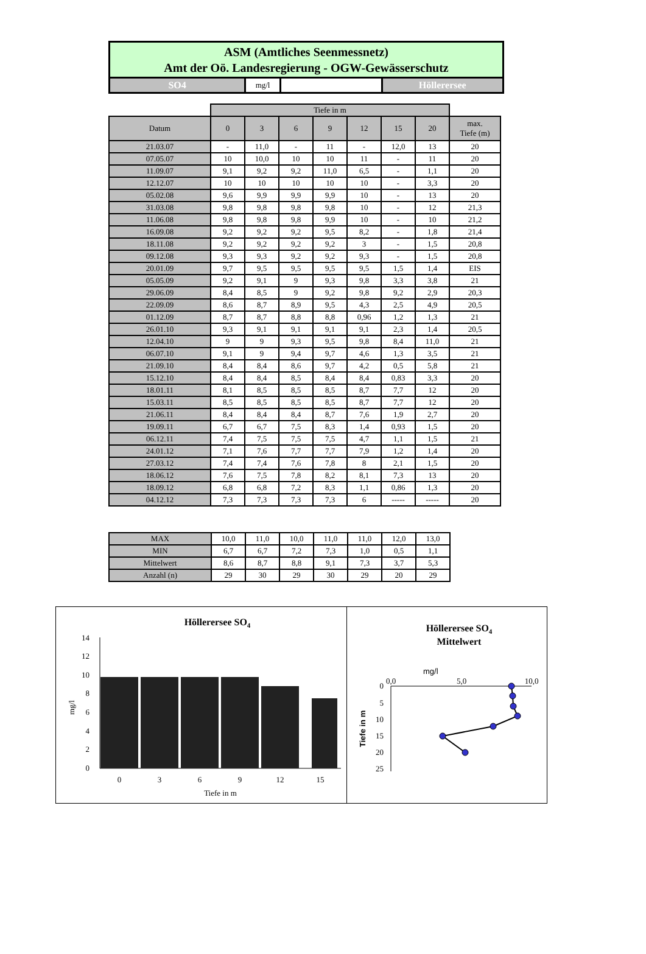ASM (Amtliches Seenmessnetz)
Amt der Oö. Landesregierung - OGW-Gewässerschutz
SO4
mg/l
Höllerersee
| | Tiefe in m | | | | | | | |
| Datum | 0 | 3 | 6 | 9 | 12 | 15 | 20 | max. Tiefe (m) |
| 21.03.07 | - | 11,0 | - | 11 | - | 12,0 | 13 | 20 |
| 07.05.07 | 10 | 10,0 | 10 | 10 | 11 | - | 11 | 20 |
| 11.09.07 | 9,1 | 9,2 | 9,2 | 11,0 | 6,5 | - | 1,1 | 20 |
| 12.12.07 | 10 | 10 | 10 | 10 | 10 | - | 3,3 | 20 |
| 05.02.08 | 9,6 | 9,9 | 9,9 | 9,9 | 10 | - | 13 | 20 |
| 31.03.08 | 9,8 | 9,8 | 9,8 | 9,8 | 10 | - | 12 | 21,3 |
| 11.06.08 | 9,8 | 9,8 | 9,8 | 9,9 | 10 | - | 10 | 21,2 |
| 16.09.08 | 9,2 | 9,2 | 9,2 | 9,5 | 8,2 | - | 1,8 | 21,4 |
| 18.11.08 | 9,2 | 9,2 | 9,2 | 9,2 | 3 | - | 1,5 | 20,8 |
| 09.12.08 | 9,3 | 9,3 | 9,2 | 9,2 | 9,3 | - | 1,5 | 20,8 |
| 20.01.09 | 9,7 | 9,5 | 9,5 | 9,5 | 9,5 | 1,5 | 1,4 | EIS |
| 05.05.09 | 9,2 | 9,1 | 9 | 9,3 | 9,8 | 3,3 | 3,8 | 21 |
| 29.06.09 | 8,4 | 8,5 | 9 | 9,2 | 9,8 | 9,2 | 2,9 | 20,3 |
| 22.09.09 | 8,6 | 8,7 | 8,9 | 9,5 | 4,3 | 2,5 | 4,9 | 20,5 |
| 01.12.09 | 8,7 | 8,7 | 8,8 | 8,8 | 0,96 | 1,2 | 1,3 | 21 |
| 26.01.10 | 9,3 | 9,1 | 9,1 | 9,1 | 9,1 | 2,3 | 1,4 | 20,5 |
| 12.04.10 | 9 | 9 | 9,3 | 9,5 | 9,8 | 8,4 | 11,0 | 21 |
| 06.07.10 | 9,1 | 9 | 9,4 | 9,7 | 4,6 | 1,3 | 3,5 | 21 |
| 21.09.10 | 8,4 | 8,4 | 8,6 | 9,7 | 4,2 | 0,5 | 5,8 | 21 |
| 15.12.10 | 8,4 | 8,4 | 8,5 | 8,4 | 8,4 | 0,83 | 3,3 | 20 |
| 18.01.11 | 8,1 | 8,5 | 8,5 | 8,5 | 8,7 | 7,7 | 12 | 20 |
| 15.03.11 | 8,5 | 8,5 | 8,5 | 8,5 | 8,7 | 7,7 | 12 | 20 |
| 21.06.11 | 8,4 | 8,4 | 8,4 | 8,7 | 7,6 | 1,9 | 2,7 | 20 |
| 19.09.11 | 6,7 | 6,7 | 7,5 | 8,3 | 1,4 | 0,93 | 1,5 | 20 |
| 06.12.11 | 7,4 | 7,5 | 7,5 | 7,5 | 4,7 | 1,1 | 1,5 | 21 |
| 24.01.12 | 7,1 | 7,6 | 7,7 | 7,7 | 7,9 | 1,2 | 1,4 | 20 |
| 27.03.12 | 7,4 | 7,4 | 7,6 | 7,8 | 8 | 2,1 | 1,5 | 20 |
| 18.06.12 | 7,6 | 7,5 | 7,8 | 8,2 | 8,1 | 7,3 | 13 | 20 |
| 18.09.12 | 6,8 | 6,8 | 7,2 | 8,3 | 1,1 | 0,86 | 1,3 | 20 |
| 04.12.12 | 7,3 | 7,3 | 7,3 | 7,3 | 6 | ----- | ----- | 20 |
| MAX | 10,0 | 11,0 | 10,0 | 11,0 | 11,0 | 12,0 | 13,0 |
| MIN | 6,7 | 6,7 | 7,2 | 7,3 | 1,0 | 0,5 | 1,1 |
| Mittelwert | 8,6 | 8,7 | 8,8 | 9,1 | 7,3 | 3,7 | 5,3 |
| Anzahl (n) | 29 | 30 | 29 | 30 | 29 | 20 | 29 |
Höllerersee SO4
0
2
4
6
8
10
12
14
mg/l
0
3
6
9
12
15
Tiefe in m
Höllerersee SO4
Mittelwert
mg/l
0,0
5,0
10,0
0
5
10
15
20
25
Tiefe in m